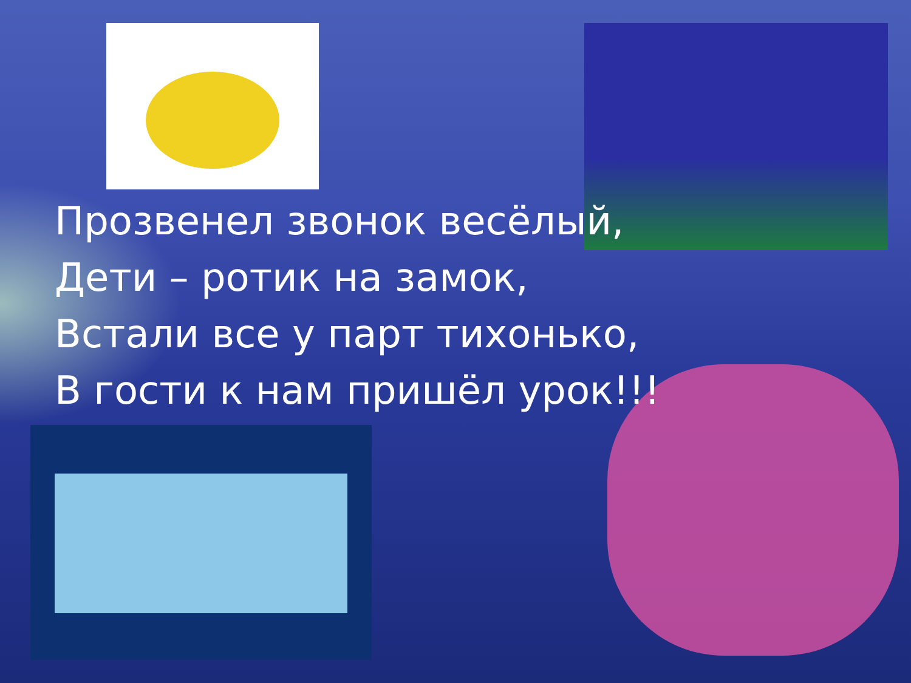Прозвенел звонок весёлый,
Дети – ротик на замок,
Встали все у парт тихонько,
В гости к нам пришёл урок!!!